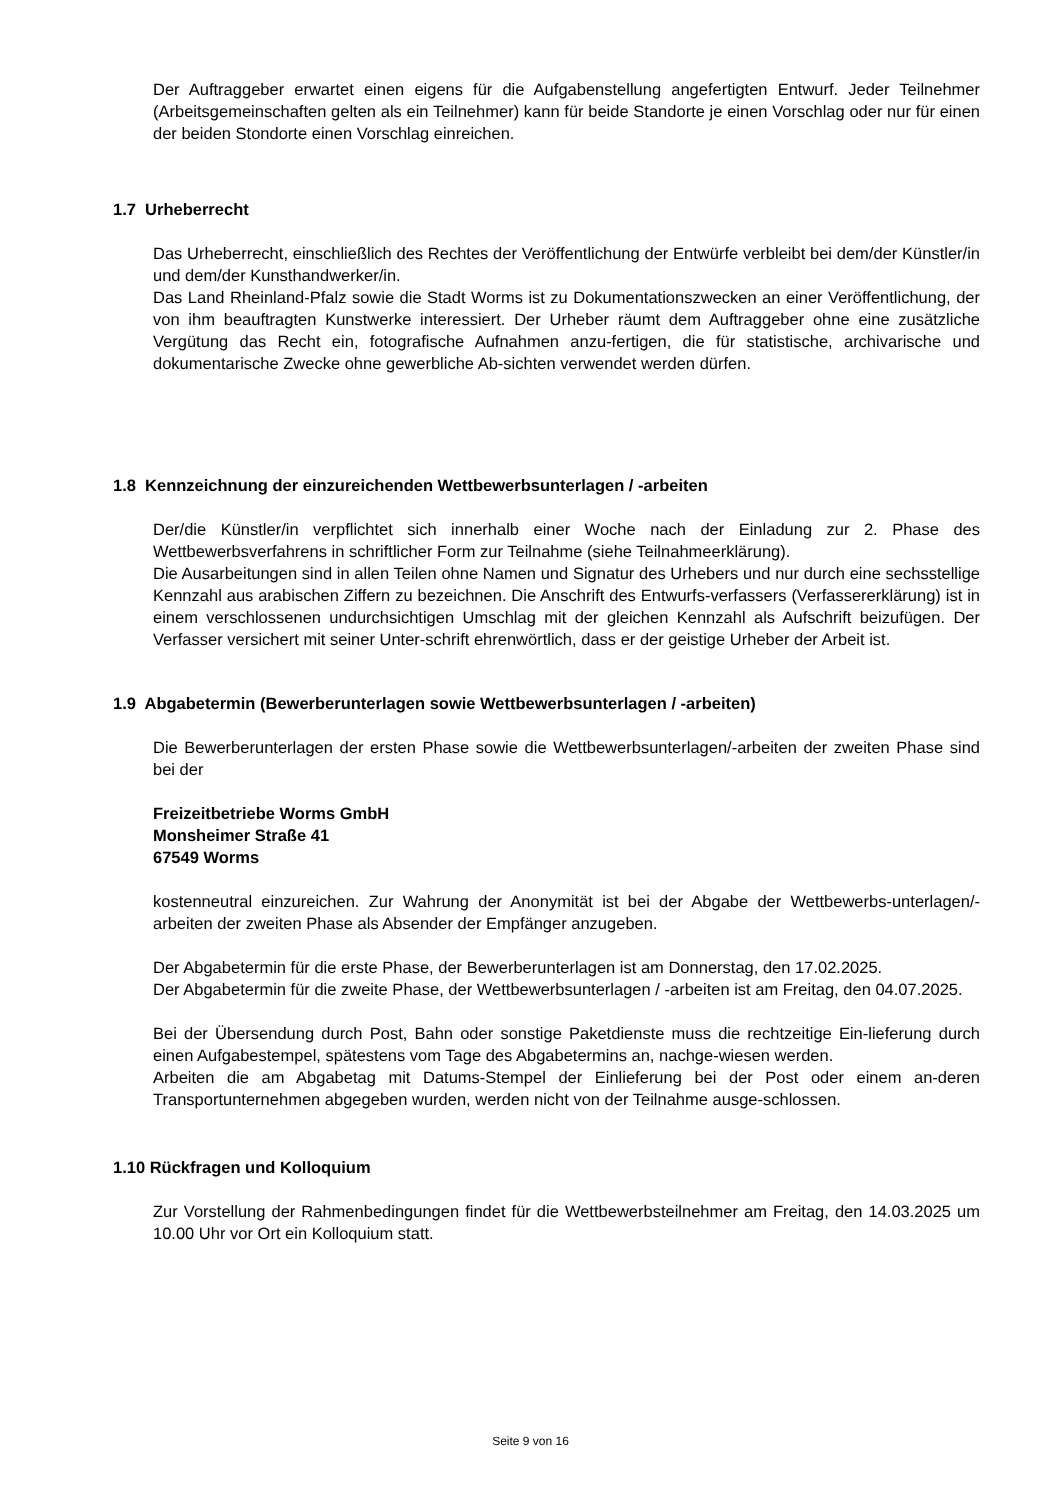Der Auftraggeber erwartet einen eigens für die Aufgabenstellung angefertigten Entwurf. Jeder Teilnehmer (Arbeitsgemeinschaften gelten als ein Teilnehmer) kann für beide Standorte je einen Vorschlag oder nur für einen der beiden Stondorte einen Vorschlag einreichen.
1.7 Urheberrecht
Das Urheberrecht, einschließlich des Rechtes der Veröffentlichung der Entwürfe verbleibt bei dem/der Künstler/in und dem/der Kunsthandwerker/in.
Das Land Rheinland-Pfalz sowie die Stadt Worms ist zu Dokumentationszwecken an einer Veröffentlichung, der von ihm beauftragten Kunstwerke interessiert. Der Urheber räumt dem Auftraggeber ohne eine zusätzliche Vergütung das Recht ein, fotografische Aufnahmen anzu-fertigen, die für statistische, archivarische und dokumentarische Zwecke ohne gewerbliche Ab-sichten verwendet werden dürfen.
1.8 Kennzeichnung der einzureichenden Wettbewerbsunterlagen / -arbeiten
Der/die Künstler/in verpflichtet sich innerhalb einer Woche nach der Einladung zur 2. Phase des Wettbewerbsverfahrens in schriftlicher Form zur Teilnahme (siehe Teilnahmeerklärung).
Die Ausarbeitungen sind in allen Teilen ohne Namen und Signatur des Urhebers und nur durch eine sechsstellige Kennzahl aus arabischen Ziffern zu bezeichnen. Die Anschrift des Entwurfs-verfassers (Verfassererklärung) ist in einem verschlossenen undurchsichtigen Umschlag mit der gleichen Kennzahl als Aufschrift beizufügen. Der Verfasser versichert mit seiner Unter-schrift ehrenwörtlich, dass er der geistige Urheber der Arbeit ist.
1.9 Abgabetermin (Bewerberunterlagen sowie Wettbewerbsunterlagen / -arbeiten)
Die Bewerberunterlagen der ersten Phase sowie die Wettbewerbsunterlagen/-arbeiten der zweiten Phase sind bei der
Freizeitbetriebe Worms GmbH
Monsheimer Straße 41
67549 Worms
kostenneutral einzureichen. Zur Wahrung der Anonymität ist bei der Abgabe der Wettbewerbs-unterlagen/-arbeiten der zweiten Phase als Absender der Empfänger anzugeben.
Der Abgabetermin für die erste Phase, der Bewerberunterlagen ist am Donnerstag, den 17.02.2025.
Der Abgabetermin für die zweite Phase, der Wettbewerbsunterlagen / -arbeiten ist am Freitag, den 04.07.2025.
Bei der Übersendung durch Post, Bahn oder sonstige Paketdienste muss die rechtzeitige Ein-lieferung durch einen Aufgabestempel, spätestens vom Tage des Abgabetermins an, nachge-wiesen werden.
Arbeiten die am Abgabetag mit Datums-Stempel der Einlieferung bei der Post oder einem an-deren Transportunternehmen abgegeben wurden, werden nicht von der Teilnahme ausge-schlossen.
1.10 Rückfragen und Kolloquium
Zur Vorstellung der Rahmenbedingungen findet für die Wettbewerbsteilnehmer am Freitag, den 14.03.2025 um 10.00 Uhr vor Ort ein Kolloquium statt.
Seite 9 von 16